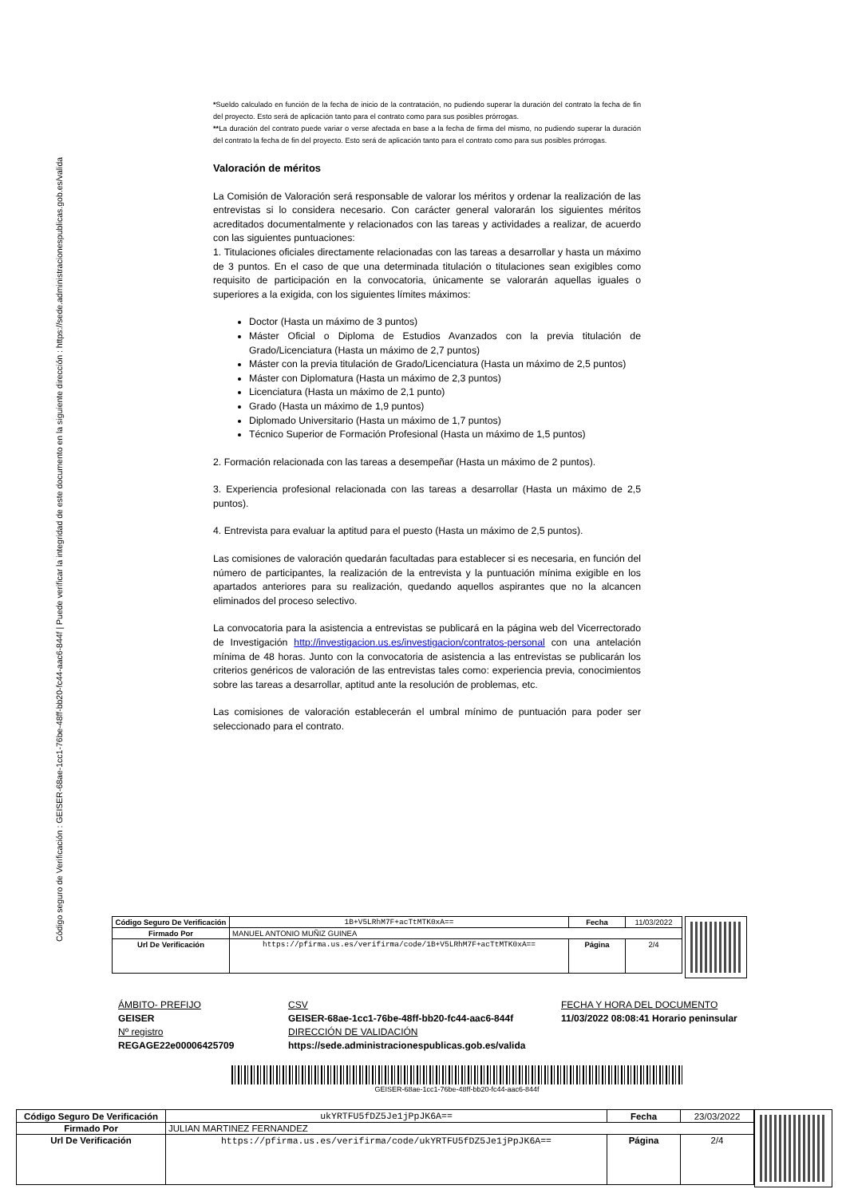Código seguro de Verificación : GEISER-68ae-1cc1-76be-48ff-bb20-fc44-aac6-844f | Puede verificar la integridad de este documento en la siguiente dirección : https://sede.administracionespublicas.gob.es/valida
*Sueldo calculado en función de la fecha de inicio de la contratación, no pudiendo superar la duración del contrato la fecha de fin del proyecto. Esto será de aplicación tanto para el contrato como para sus posibles prórrogas.
**La duración del contrato puede variar o verse afectada en base a la fecha de firma del mismo, no pudiendo superar la duración del contrato la fecha de fin del proyecto. Esto será de aplicación tanto para el contrato como para sus posibles prórrogas.
Valoración de méritos
La Comisión de Valoración será responsable de valorar los méritos y ordenar la realización de las entrevistas si lo considera necesario. Con carácter general valorarán los siguientes méritos acreditados documentalmente y relacionados con las tareas y actividades a realizar, de acuerdo con las siguientes puntuaciones:
1. Titulaciones oficiales directamente relacionadas con las tareas a desarrollar y hasta un máximo de 3 puntos. En el caso de que una determinada titulación o titulaciones sean exigibles como requisito de participación en la convocatoria, únicamente se valorarán aquellas iguales o superiores a la exigida, con los siguientes límites máximos:
Doctor (Hasta un máximo de 3 puntos)
Máster Oficial o Diploma de Estudios Avanzados con la previa titulación de Grado/Licenciatura (Hasta un máximo de 2,7 puntos)
Máster con la previa titulación de Grado/Licenciatura (Hasta un máximo de 2,5 puntos)
Máster con Diplomatura (Hasta un máximo de 2,3 puntos)
Licenciatura (Hasta un máximo de 2,1 punto)
Grado (Hasta un máximo de 1,9 puntos)
Diplomado Universitario (Hasta un máximo de 1,7 puntos)
Técnico Superior de Formación Profesional (Hasta un máximo de 1,5 puntos)
2. Formación relacionada con las tareas a desempeñar (Hasta un máximo de 2 puntos).
3. Experiencia profesional relacionada con las tareas a desarrollar (Hasta un máximo de 2,5 puntos).
4. Entrevista para evaluar la aptitud para el puesto (Hasta un máximo de 2,5 puntos).
Las comisiones de valoración quedarán facultadas para establecer si es necesaria, en función del número de participantes, la realización de la entrevista y la puntuación mínima exigible en los apartados anteriores para su realización, quedando aquellos aspirantes que no la alcancen eliminados del proceso selectivo.
La convocatoria para la asistencia a entrevistas se publicará en la página web del Vicerrectorado de Investigación http://investigacion.us.es/investigacion/contratos-personal con una antelación mínima de 48 horas. Junto con la convocatoria de asistencia a las entrevistas se publicarán los criterios genéricos de valoración de las entrevistas tales como: experiencia previa, conocimientos sobre las tareas a desarrollar, aptitud ante la resolución de problemas, etc.
Las comisiones de valoración establecerán el umbral mínimo de puntuación para poder ser seleccionado para el contrato.
| Código Seguro De Verificación | 1B+V5LRhM7F+acTtMTK0xA== | Fecha | 11/03/2022 |
| Firmado Por | MANUEL ANTONIO MUÑIZ GUINEA | | |
| Url De Verificación | https://pfirma.us.es/verifirma/code/1B+V5LRhM7F+acTtMTK0xA== | Página | 2/4 |
ÁMBITO- PREFIJO
CSV
FECHA Y HORA DEL DOCUMENTO
GEISER
GEISER-68ae-1cc1-76be-48ff-bb20-fc44-aac6-844f
11/03/2022 08:08:41 Horario peninsular
Nº registro
DIRECCIÓN DE VALIDACIÓN
REGAGE22e00006425709
https://sede.administracionespublicas.gob.es/valida
GEISER-68ae-1cc1-76be-48ff-bb20-fc44-aac6-844f
| Código Seguro De Verificación | ukYRTFU5fDZ5Je1jPpJK6A== | Fecha | 23/03/2022 |
| Firmado Por | JULIAN MARTINEZ FERNANDEZ | | |
| Url De Verificación | https://pfirma.us.es/verifirma/code/ukYRTFU5fDZ5Je1jPpJK6A== | Página | 2/4 |